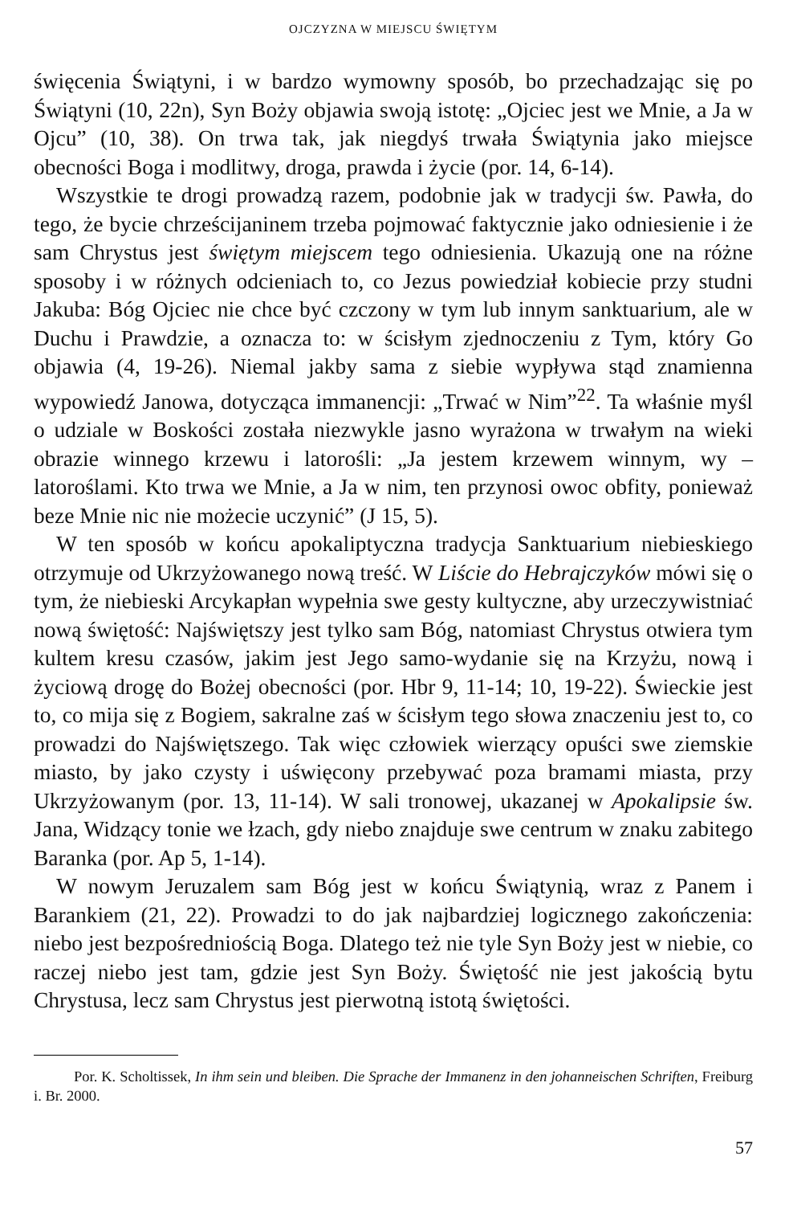OJCZYZNA W MIEJSCU ŚWIĘTYM
święcenia Świątyni, i w bardzo wymowny sposób, bo przechadzając się po Świątyni (10, 22n), Syn Boży objawia swoją istotę: „Ojciec jest we Mnie, a Ja w Ojcu” (10, 38). On trwa tak, jak niegdyś trwała Świątynia jako miejsce obecności Boga i modlitwy, droga, prawda i życie (por. 14, 6-14).
Wszystkie te drogi prowadzą razem, podobnie jak w tradycji św. Pawła, do tego, że bycie chrześcijaninem trzeba pojmować faktycznie jako odniesienie i że sam Chrystus jest świętym miejscem tego odniesienia. Ukazują one na różne sposoby i w różnych odcieniach to, co Jezus powiedział kobiecie przy studni Jakuba: Bóg Ojciec nie chce być czczony w tym lub innym sanktuarium, ale w Duchu i Prawdzie, a oznacza to: w ścisłym zjednoczeniu z Tym, który Go objawia (4, 19-26). Niemal jakby sama z siebie wypływa stąd znamienna wypowiedź Janowa, dotycząca immanencji: „Trwać w Nim”<sup>22</sup>. Ta właśnie myśl o udziale w Boskości została niezwykle jasno wyrażona w trwałym na wieki obrazie winnego krzewu i latorośli: „Ja jestem krzewem winnym, wy – latoroślami. Kto trwa we Mnie, a Ja w nim, ten przynosi owoc obfity, ponieważ beze Mnie nic nie możecie uczynić” (J 15, 5).
W ten sposób w końcu apokaliptyczna tradycja Sanktuarium niebieskiego otrzymuje od Ukrzyżowanego nową treść. W Liście do Hebrajczyków mówi się o tym, że niebieski Arcykapłan wypełnia swe gesty kultyczne, aby urzeczywistniać nową świętość: Najświętszy jest tylko sam Bóg, natomiast Chrystus otwiera tym kultem kresu czasów, jakim jest Jego samo-wydanie się na Krzyżu, nową i życiową drogę do Bożej obecności (por. Hbr 9, 11-14; 10, 19-22). Świeckie jest to, co mija się z Bogiem, sakralne zaś w ścisłym tego słowa znaczeniu jest to, co prowadzi do Najświętszego. Tak więc człowiek wierzący opuści swe ziemskie miasto, by jako czysty i uświęcony przebywać poza bramami miasta, przy Ukrzyżowanym (por. 13, 11-14). W sali tronowej, ukazanej w Apokalipsie św. Jana, Widzący tonie we łzach, gdy niebo znajduje swe centrum w znaku zabitego Baranka (por. Ap 5, 1-14).
W nowym Jeruzalem sam Bóg jest w końcu Świątynią, wraz z Panem i Barankiem (21, 22). Prowadzi to do jak najbardziej logicznego zakończenia: niebo jest bezpośredniością Boga. Dlatego też nie tyle Syn Boży jest w niebie, co raczej niebo jest tam, gdzie jest Syn Boży. Świętość nie jest jakością bytu Chrystusa, lecz sam Chrystus jest pierwotną istotą świętości.
Por. K. Scholtissek, In ihm sein und bleiben. Die Sprache der Immanenz in den johanneischen Schriften, Freiburg i. Br. 2000.
57